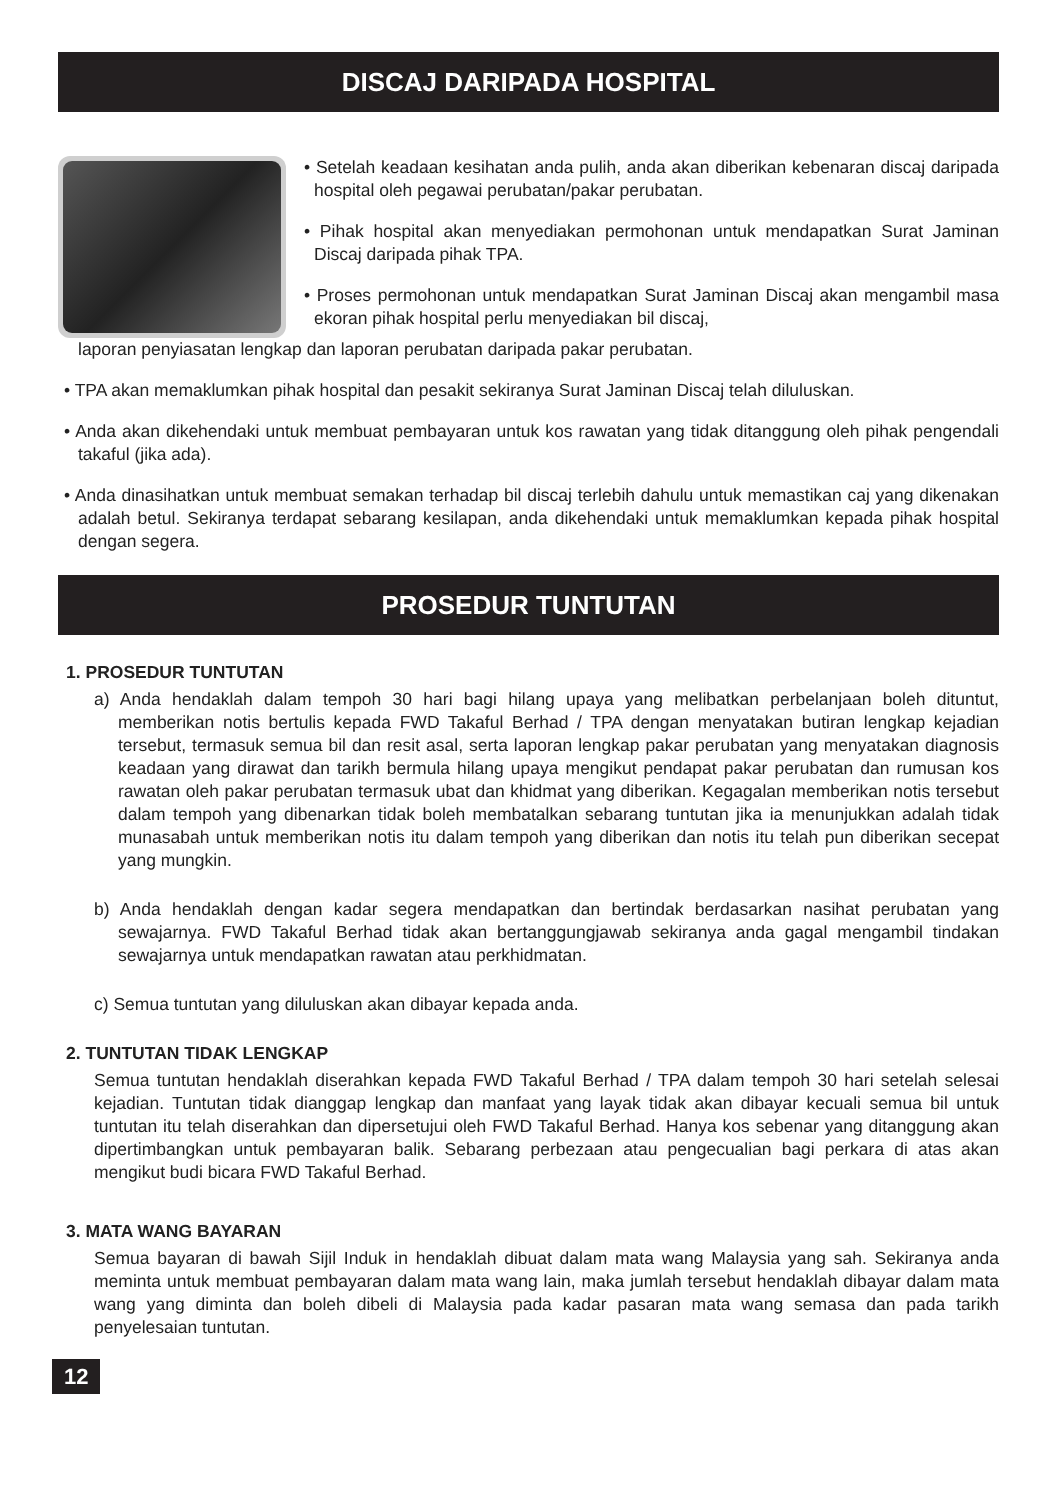DISCAJ DARIPADA HOSPITAL
• Setelah keadaan kesihatan anda pulih, anda akan diberikan kebenaran discaj daripada hospital oleh pegawai perubatan/pakar perubatan.
• Pihak hospital akan menyediakan permohonan untuk mendapatkan Surat Jaminan Discaj daripada pihak TPA.
• Proses permohonan untuk mendapatkan Surat Jaminan Discaj akan mengambil masa ekoran pihak hospital perlu menyediakan bil discaj,
laporan penyiasatan lengkap dan laporan perubatan daripada pakar perubatan.
• TPA akan memaklumkan pihak hospital dan pesakit sekiranya Surat Jaminan Discaj telah diluluskan.
• Anda akan dikehendaki untuk membuat pembayaran untuk kos rawatan yang tidak ditanggung oleh pihak pengendali takaful (jika ada).
• Anda dinasihatkan untuk membuat semakan terhadap bil discaj terlebih dahulu untuk memastikan caj yang dikenakan adalah betul. Sekiranya terdapat sebarang kesilapan, anda dikehendaki untuk memaklumkan kepada pihak hospital dengan segera.
PROSEDUR TUNTUTAN
1. PROSEDUR TUNTUTAN
a) Anda hendaklah dalam tempoh 30 hari bagi hilang upaya yang melibatkan perbelanjaan boleh dituntut, memberikan notis bertulis kepada FWD Takaful Berhad / TPA dengan menyatakan butiran lengkap kejadian tersebut, termasuk semua bil dan resit asal, serta laporan lengkap pakar perubatan yang menyatakan diagnosis keadaan yang dirawat dan tarikh bermula hilang upaya mengikut pendapat pakar perubatan dan rumusan kos rawatan oleh pakar perubatan termasuk ubat dan khidmat yang diberikan. Kegagalan memberikan notis tersebut dalam tempoh yang dibenarkan tidak boleh membatalkan sebarang tuntutan jika ia menunjukkan adalah tidak munasabah untuk memberikan notis itu dalam tempoh yang diberikan dan notis itu telah pun diberikan secepat yang mungkin.
b) Anda hendaklah dengan kadar segera mendapatkan dan bertindak berdasarkan nasihat perubatan yang sewajarnya. FWD Takaful Berhad tidak akan bertanggungjawab sekiranya anda gagal mengambil tindakan sewajarnya untuk mendapatkan rawatan atau perkhidmatan.
c) Semua tuntutan yang diluluskan akan dibayar kepada anda.
2. TUNTUTAN TIDAK LENGKAP
Semua tuntutan hendaklah diserahkan kepada FWD Takaful Berhad / TPA dalam tempoh 30 hari setelah selesai kejadian. Tuntutan tidak dianggap lengkap dan manfaat yang layak tidak akan dibayar kecuali semua bil untuk tuntutan itu telah diserahkan dan dipersetujui oleh FWD Takaful Berhad. Hanya kos sebenar yang ditanggung akan dipertimbangkan untuk pembayaran balik. Sebarang perbezaan atau pengecualian bagi perkara di atas akan mengikut budi bicara FWD Takaful Berhad.
3. MATA WANG BAYARAN
Semua bayaran di bawah Sijil Induk in hendaklah dibuat dalam mata wang Malaysia yang sah. Sekiranya anda meminta untuk membuat pembayaran dalam mata wang lain, maka jumlah tersebut hendaklah dibayar dalam mata wang yang diminta dan boleh dibeli di Malaysia pada kadar pasaran mata wang semasa dan pada tarikh penyelesaian tuntutan.
12